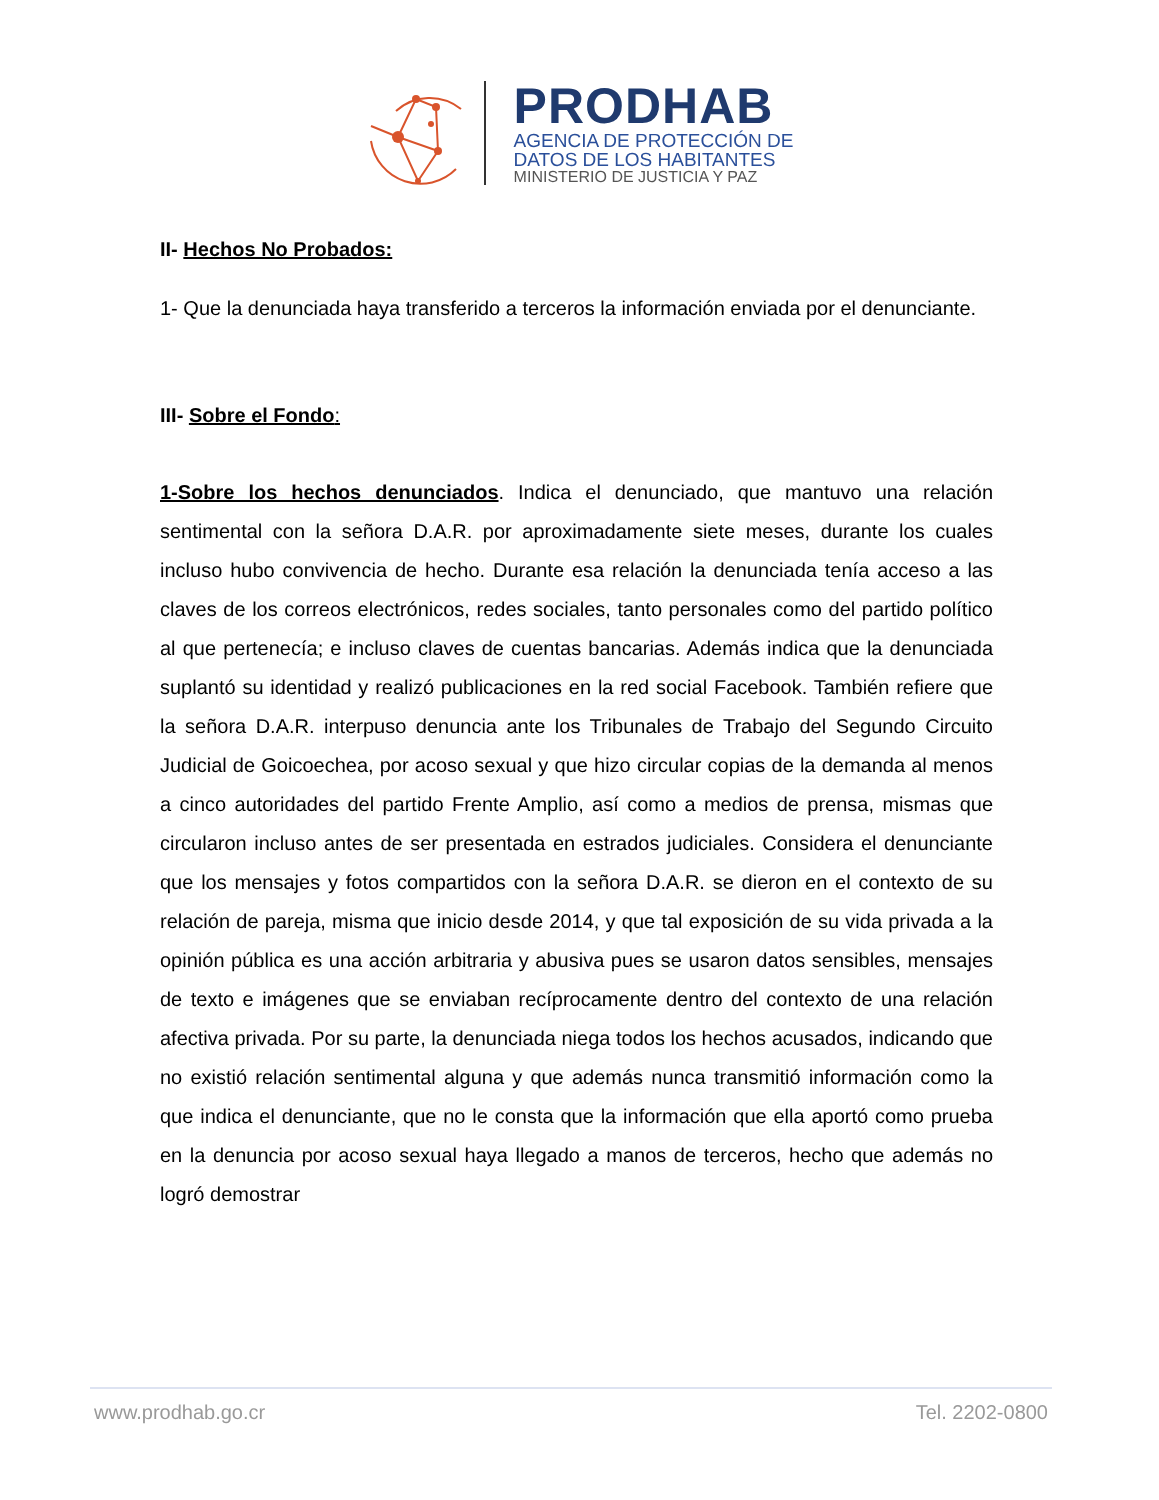PRODHAB
AGENCIA DE PROTECCIÓN DE
DATOS DE LOS HABITANTES
MINISTERIO DE JUSTICIA Y PAZ
II- Hechos No Probados:
1- Que la denunciada haya transferido a terceros la información enviada por el denunciante.
III- Sobre el Fondo:
1-Sobre los hechos denunciados. Indica el denunciado, que mantuvo una relación sentimental con la señora D.A.R. por aproximadamente siete meses, durante los cuales incluso hubo convivencia de hecho. Durante esa relación la denunciada tenía acceso a las claves de los correos electrónicos, redes sociales, tanto personales como del partido político al que pertenecía; e incluso claves de cuentas bancarias. Además indica que la denunciada suplantó su identidad y realizó publicaciones en la red social Facebook. También refiere que la señora D.A.R. interpuso denuncia ante los Tribunales de Trabajo del Segundo Circuito Judicial de Goicoechea, por acoso sexual y que hizo circular copias de la demanda al menos a cinco autoridades del partido Frente Amplio, así como a medios de prensa, mismas que circularon incluso antes de ser presentada en estrados judiciales. Considera el denunciante que los mensajes y fotos compartidos con la señora D.A.R. se dieron en el contexto de su relación de pareja, misma que inicio desde 2014, y que tal exposición de su vida privada a la opinión pública es una acción arbitraria y abusiva pues se usaron datos sensibles, mensajes de texto e imágenes que se enviaban recíprocamente dentro del contexto de una relación afectiva privada. Por su parte, la denunciada niega todos los hechos acusados, indicando que no existió relación sentimental alguna y que además nunca transmitió información como la que indica el denunciante, que no le consta que la información que ella aportó como prueba en la denuncia por acoso sexual haya llegado a manos de terceros, hecho que además no logró demostrar
www.prodhab.go.cr Tel. 2202-0800